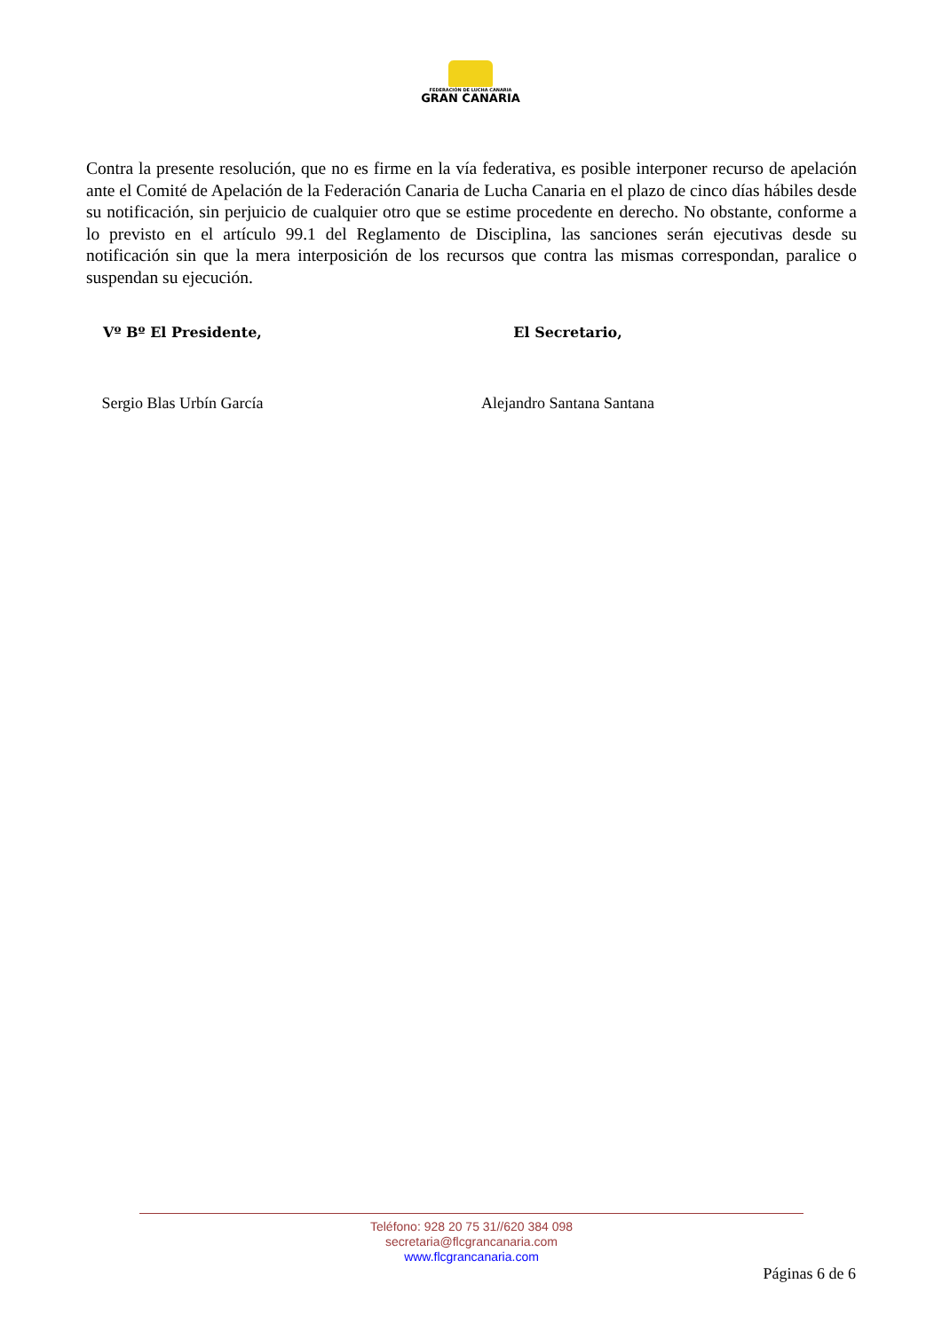FEDERACIÓN DE LUCHA CANARIA
GRAN CANARIA
Contra la presente resolución, que no es firme en la vía federativa, es posible interponer recurso de apelación ante el Comité de Apelación de la Federación Canaria de Lucha Canaria en el plazo de cinco días hábiles desde su notificación, sin perjuicio de cualquier otro que se estime procedente en derecho. No obstante, conforme a lo previsto en el artículo 99.1 del Reglamento de Disciplina, las sanciones serán ejecutivas desde su notificación sin que la mera interposición de los recursos que contra las mismas correspondan, paralice o suspendan su ejecución.
Vº Bº El Presidente,
Sergio Blas Urbín García
El Secretario,
Alejandro Santana Santana
Teléfono: 928 20 75 31//620 384 098
secretaria@flcgrancanaria.com
www.flcgrancanaria.com
Páginas 6 de 6